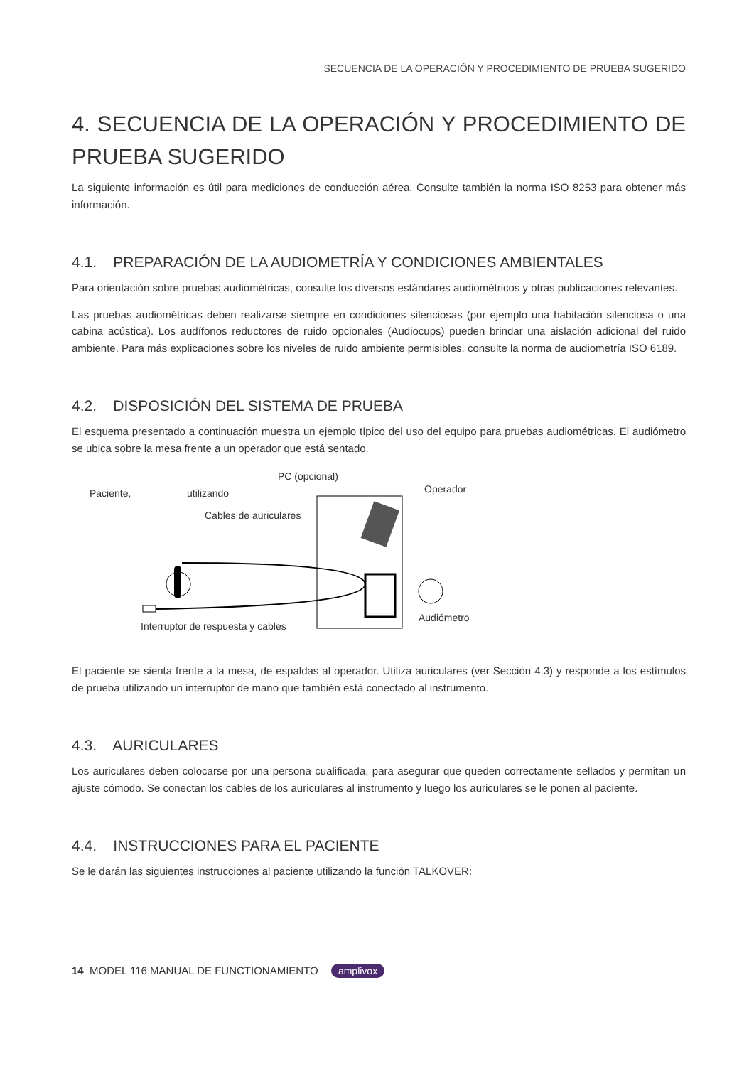SECUENCIA DE LA OPERACIÓN Y PROCEDIMIENTO DE PRUEBA SUGERIDO
4. SECUENCIA DE LA OPERACIÓN Y PROCEDIMIENTO DE PRUEBA SUGERIDO
La siguiente información es útil para mediciones de conducción aérea. Consulte también la norma ISO 8253 para obtener más información.
4.1. PREPARACIÓN DE LA AUDIOMETRÍA Y CONDICIONES AMBIENTALES
Para orientación sobre pruebas audiométricas, consulte los diversos estándares audiométricos y otras publicaciones relevantes.
Las pruebas audiométricas deben realizarse siempre en condiciones silenciosas (por ejemplo una habitación silenciosa o una cabina acústica). Los audífonos reductores de ruido opcionales (Audiocups) pueden brindar una aislación adicional del ruido ambiente. Para más explicaciones sobre los niveles de ruido ambiente permisibles, consulte la norma de audiometría ISO 6189.
4.2. DISPOSICIÓN DEL SISTEMA DE PRUEBA
El esquema presentado a continuación muestra un ejemplo típico del uso del equipo para pruebas audiométricas. El audiómetro se ubica sobre la mesa frente a un operador que está sentado.
PC (opcional)
Paciente, utilizando Operador
Cables de auriculares
Audiómetro
Interruptor de respuesta y cables
El paciente se sienta frente a la mesa, de espaldas al operador. Utiliza auriculares (ver Sección 4.3) y responde a los estímulos de prueba utilizando un interruptor de mano que también está conectado al instrumento.
4.3. AURICULARES
Los auriculares deben colocarse por una persona cualificada, para asegurar que queden correctamente sellados y permitan un ajuste cómodo. Se conectan los cables de los auriculares al instrumento y luego los auriculares se le ponen al paciente.
4.4. INSTRUCCIONES PARA EL PACIENTE
Se le darán las siguientes instrucciones al paciente utilizando la función TALKOVER:
14 MODEL 116 MANUAL DE FUNCTIONAMIENTO amplivox